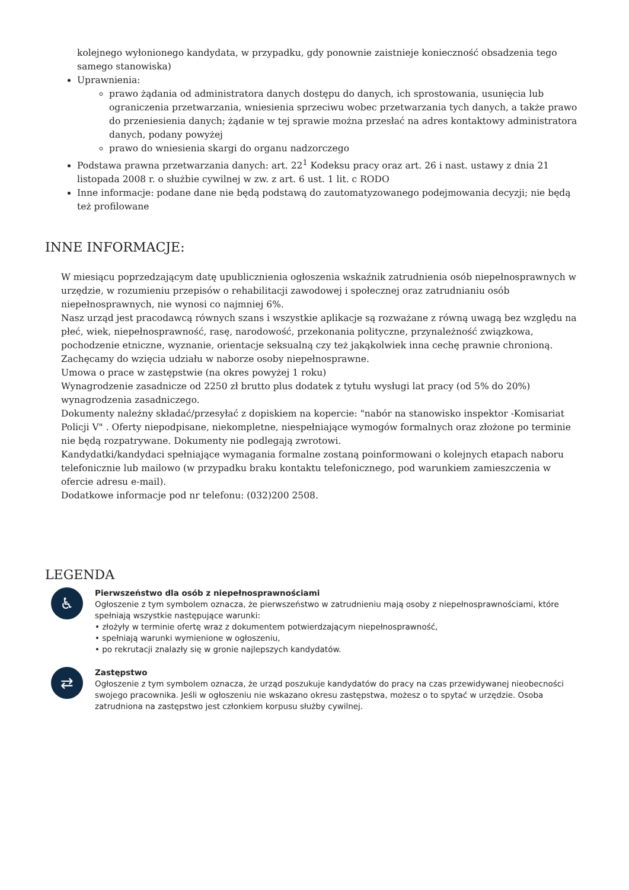kolejnego wyłonionego kandydata, w przypadku, gdy ponownie zaistnieje konieczność obsadzenia tego samego stanowiska)
Uprawnienia:
prawo żądania od administratora danych dostępu do danych, ich sprostowania, usunięcia lub ograniczenia przetwarzania, wniesienia sprzeciwu wobec przetwarzania tych danych, a także prawo do przeniesienia danych; żądanie w tej sprawie można przesłać na adres kontaktowy administratora danych, podany powyżej
prawo do wniesienia skargi do organu nadzorczego
Podstawa prawna przetwarzania danych: art. 22<sup>1</sup> Kodeksu pracy oraz art. 26 i nast. ustawy z dnia 21 listopada 2008 r. o służbie cywilnej w zw. z art. 6 ust. 1 lit. c RODO
Inne informacje: podane dane nie będą podstawą do zautomatyzowanego podejmowania decyzji; nie będą też profilowane
INNE INFORMACJE:
W miesiącu poprzedzającym datę upublicznienia ogłoszenia wskaźnik zatrudnienia osób niepełnosprawnych w urzędzie, w rozumieniu przepisów o rehabilitacji zawodowej i społecznej oraz zatrudnianiu osób niepełnosprawnych, nie wynosi co najmniej 6%.
Nasz urząd jest pracodawcą równych szans i wszystkie aplikacje są rozważane z równą uwagą bez względu na płeć, wiek, niepełnosprawność, rasę, narodowość, przekonania polityczne, przynależność związkowa, pochodzenie etniczne, wyznanie, orientacje seksualną czy też jakąkolwiek inna cechę prawnie chronioną.
Zachęcamy do wzięcia udziału w naborze osoby niepełnosprawne.
Umowa o prace w zastępstwie (na okres powyżej 1 roku)
Wynagrodzenie zasadnicze od 2250 zł brutto plus dodatek z tytułu wysługi lat pracy (od 5% do 20%) wynagrodzenia zasadniczego.
Dokumenty należny składać/przesyłać z dopiskiem na kopercie: "nabór na stanowisko inspektor -Komisariat Policji V" . Oferty niepodpisane, niekompletne, niespełniające wymogów formalnych oraz złożone po terminie nie będą rozpatrywane. Dokumenty nie podlegają zwrotowi.
Kandydatki/kandydaci spełniające wymagania formalne zostaną poinformowani o kolejnych etapach naboru telefonicznie lub mailowo (w przypadku braku kontaktu telefonicznego, pod warunkiem zamieszczenia w ofercie adresu e-mail).
Dodatkowe informacje pod nr telefonu: (032)200 2508.
LEGENDA
♿
Pierwszeństwo dla osób z niepełnosprawnościami
Ogłoszenie z tym symbolem oznacza, że pierwszeństwo w zatrudnieniu mają osoby z niepełnosprawnościami, które spełniają wszystkie następujące warunki:
• złożyły w terminie ofertę wraz z dokumentem potwierdzającym niepełnosprawność,
• spełniają warunki wymienione w ogłoszeniu,
• po rekrutacji znalazły się w gronie najlepszych kandydatów.
⇄
Zastępstwo
Ogłoszenie z tym symbolem oznacza, że urząd poszukuje kandydatów do pracy na czas przewidywanej nieobecności swojego pracownika. Jeśli w ogłoszeniu nie wskazano okresu zastępstwa, możesz o to spytać w urzędzie. Osoba zatrudniona na zastępstwo jest członkiem korpusu służby cywilnej.